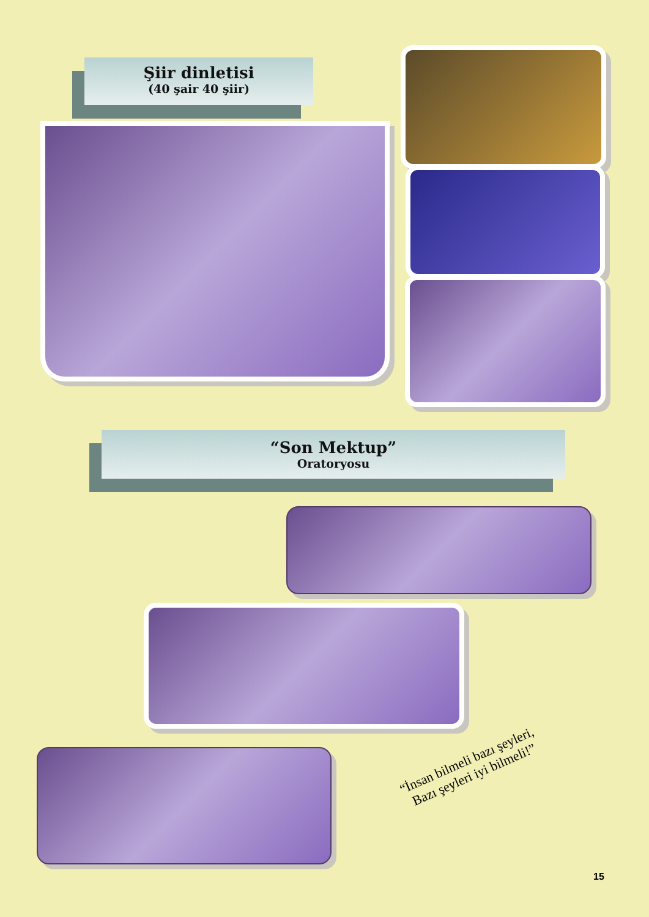Şiir dinletisi
(40 şair 40 şiir)
“Son Mektup”
Oratoryosu
“İnsan bilmeli bazı şeyleri,
Bazı şeyleri iyi bilmeli!”
15